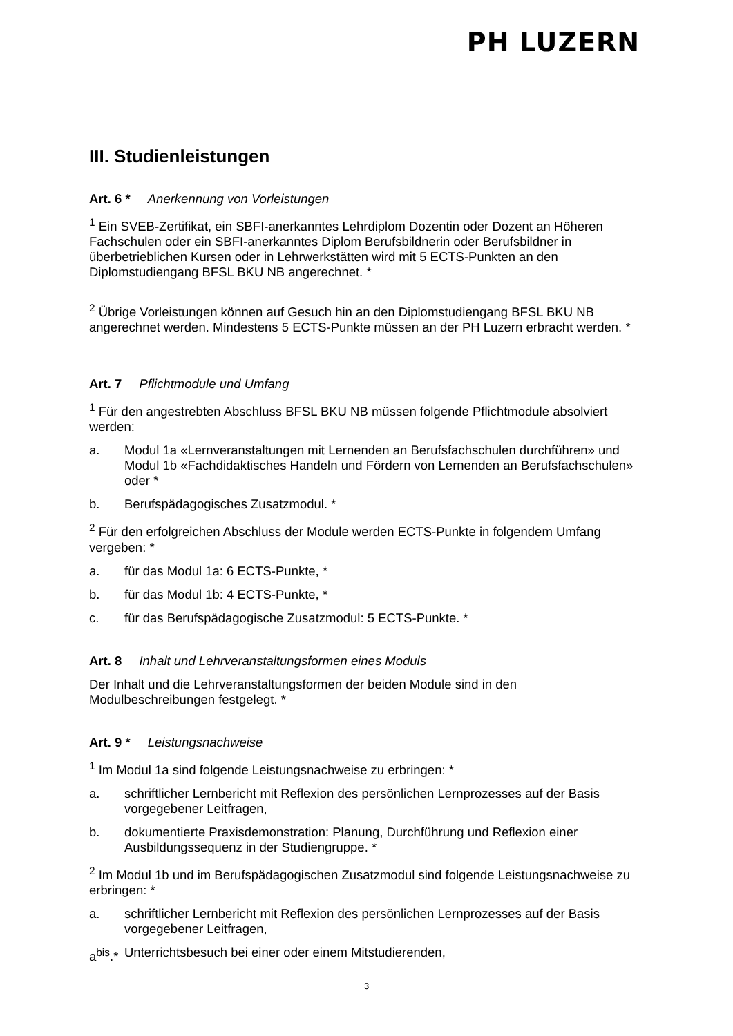PH LUZERN
III. Studienleistungen
Art. 6 * Anerkennung von Vorleistungen
<sup>1</sup> Ein SVEB-Zertifikat, ein SBFI-anerkanntes Lehrdiplom Dozentin oder Dozent an Höheren Fachschulen oder ein SBFI-anerkanntes Diplom Berufsbildnerin oder Berufsbildner in überbetrieblichen Kursen oder in Lehrwerkstätten wird mit 5 ECTS-Punkten an den Diplomstudiengang BFSL BKU NB angerechnet. *
<sup>2</sup> Übrige Vorleistungen können auf Gesuch hin an den Diplomstudiengang BFSL BKU NB angerechnet werden. Mindestens 5 ECTS-Punkte müssen an der PH Luzern erbracht werden. *
Art. 7 Pflichtmodule und Umfang
<sup>1</sup> Für den angestrebten Abschluss BFSL BKU NB müssen folgende Pflichtmodule absolviert werden:
a. Modul 1a «Lernveranstaltungen mit Lernenden an Berufsfachschulen durchführen» und Modul 1b «Fachdidaktisches Handeln und Fördern von Lernenden an Berufsfachschulen» oder *
b. Berufspädagogisches Zusatzmodul. *
<sup>2</sup> Für den erfolgreichen Abschluss der Module werden ECTS-Punkte in folgendem Umfang vergeben: *
a. für das Modul 1a: 6 ECTS-Punkte, *
b. für das Modul 1b: 4 ECTS-Punkte, *
c. für das Berufspädagogische Zusatzmodul: 5 ECTS-Punkte. *
Art. 8 Inhalt und Lehrveranstaltungsformen eines Moduls
Der Inhalt und die Lehrveranstaltungsformen der beiden Module sind in den Modulbeschreibungen festgelegt. *
Art. 9 * Leistungsnachweise
<sup>1</sup> Im Modul 1a sind folgende Leistungsnachweise zu erbringen: *
a. schriftlicher Lernbericht mit Reflexion des persönlichen Lernprozesses auf der Basis vorgegebener Leitfragen,
b. dokumentierte Praxisdemonstration: Planung, Durchführung und Reflexion einer Ausbildungssequenz in der Studiengruppe. *
<sup>2</sup> Im Modul 1b und im Berufspädagogischen Zusatzmodul sind folgende Leistungsnachweise zu erbringen: *
a. schriftlicher Lernbericht mit Reflexion des persönlichen Lernprozesses auf der Basis vorgegebener Leitfragen,
a<sup>bis</sup>.* Unterrichtsbesuch bei einer oder einem Mitstudierenden,
3